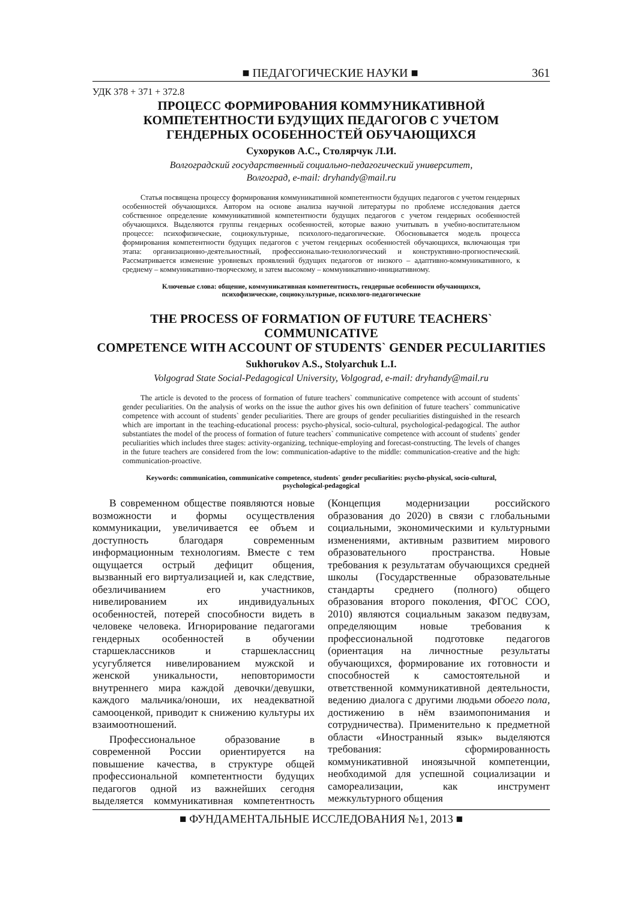■ ПЕДАГОГИЧЕСКИЕ НАУКИ ■ 361
УДК 378 + 371 + 372.8
ПРОЦЕСС ФОРМИРОВАНИЯ КОММУНИКАТИВНОЙ
КОМПЕТЕНТНОСТИ БУДУЩИХ ПЕДАГОГОВ С УЧЕТОМ
ГЕНДЕРНЫХ ОСОБЕННОСТЕЙ ОБУЧАЮЩИХСЯ
Сухоруков А.С., Столярчук Л.И.
Волгоградский государственный социально-педагогический университет,
Волгоград, e-mail: dryhandy@mail.ru
Статья посвящена процессу формирования коммуникативной компетентности будущих педагогов с учетом гендерных особенностей обучающихся. Автором на основе анализа научной литературы по проблеме исследования дается собственное определение коммуникативной компетентности будущих педагогов с учетом гендерных особенностей обучающихся. Выделяются группы гендерных особенностей, которые важно учитывать в учебно-воспитательном процессе: психофизические, социокультурные, психолого-педагогические. Обосновывается модель процесса формирования компетентности будущих педагогов с учетом гендерных особенностей обучающихся, включающая три этапа: организационно-деятельностный, профессионально-технологический и конструктивно-прогностический. Рассматривается изменение уровневых проявлений будущих педагогов от низкого – адаптивно-коммуникативного, к среднему – коммуникативно-творческому, и затем высокому – коммуникативно-инициативному.
Ключевые слова: общение, коммуникативная компетентность, гендерные особенности обучающихся,
психофизические, социокультурные, психолого-педагогические
THE PROCESS OF FORMATION OF FUTURE TEACHERS` COMMUNICATIVE
COMPETENCE WITH ACCOUNT OF STUDENTS` GENDER PECULIARITIES
Sukhorukov A.S., Stolyarchuk L.I.
Volgograd State Social-Pedagogical University, Volgograd, e-mail: dryhandy@mail.ru
The article is devoted to the process of formation of future teachers` communicative competence with account of students` gender peculiarities. On the analysis of works on the issue the author gives his own definition of future teachers` communicative competence with account of students` gender peculiarities. There are groups of gender peculiarities distinguished in the research which are important in the teaching-educational process: psycho-physical, socio-cultural, psychological-pedagogical. The author substantiates the model of the process of formation of future teachers` communicative competence with account of students` gender peculiarities which includes three stages: activity-organizing, technique-employing and forecast-constructing. The levels of changes in the future teachers are considered from the low: communication-adaptive to the middle: communication-creative and the high: communication-proactive.
Keywords: communication, communicative competence, students` gender peculiarities: psycho-physical, socio-cultural,
psychological-pedagogical
В современном обществе появляются новые возможности и формы осуществления коммуникации, увеличивается ее объем и доступность благодаря современным информационным технологиям. Вместе с тем ощущается острый дефицит общения, вызванный его виртуализацией и, как следствие, обезличиванием его участников, нивелированием их индивидуальных особенностей, потерей способности видеть в человеке человека. Игнорирование педагогами гендерных особенностей в обучении старшеклассников и старшеклассниц усугубляется нивелированием мужской и женской уникальности, неповторимости внутреннего мира каждой девочки/девушки, каждого мальчика/юноши, их неадекватной самооценкой, приводит к снижению культуры их взаимоотношений.
Профессиональное образование в современной России ориентируется на повышение качества, в структуре общей профессиональной компетентности будущих педагогов одной из важнейших сегодня выделяется коммуникативная компетентность (Концепция модернизации российского образования до 2020) в связи с глобальными социальными, экономическими и культурными изменениями, активным развитием мирового образовательного пространства. Новые требования к результатам обучающихся средней школы (Государственные образовательные стандарты среднего (полного) общего образования второго поколения, ФГОС СОО, 2010) являются социальным заказом педвузам, определяющим новые требования к профессиональной подготовке педагогов (ориентация на личностные результаты обучающихся, формирование их готовности и способностей к самостоятельной и ответственной коммуникативной деятельности, ведению диалога с другими людьми обоего пола, достижению в нём взаимопонимания и сотрудничества). Применительно к предметной области «Иностранный язык» выделяются требования: сформированность коммуникативной иноязычной компетенции, необходимой для успешной социализации и самореализации, как инструмент межкультурного общения
■ ФУНДАМЕНТАЛЬНЫЕ ИССЛЕДОВАНИЯ №1, 2013 ■